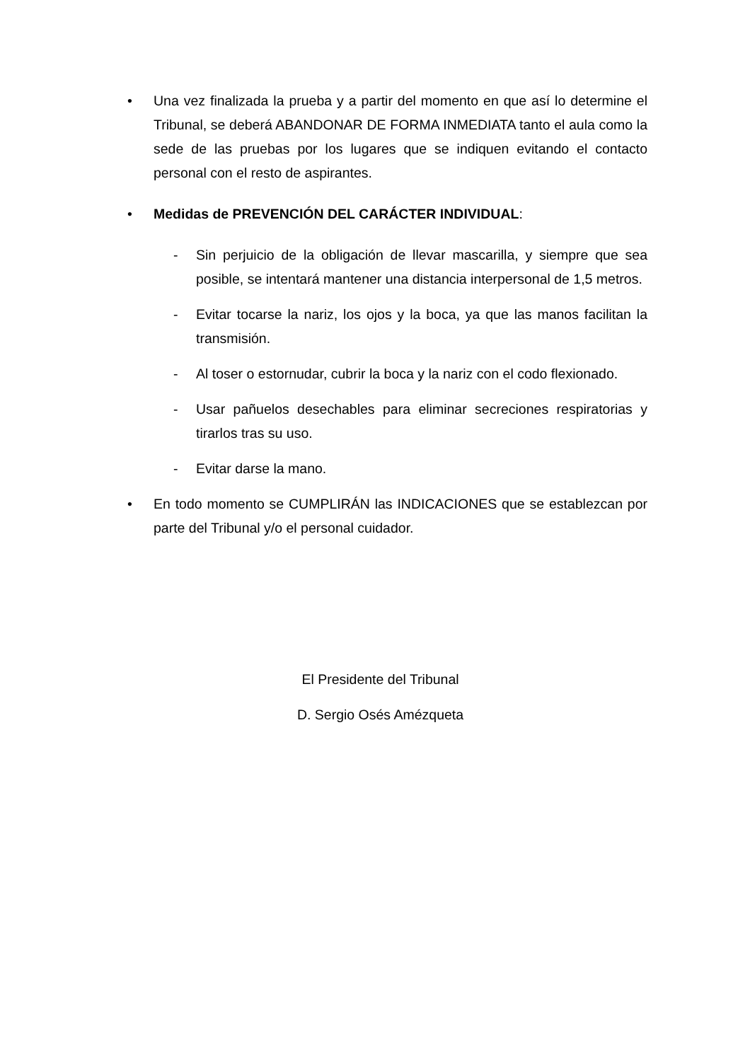• Una vez finalizada la prueba y a partir del momento en que así lo determine el Tribunal, se deberá ABANDONAR DE FORMA INMEDIATA tanto el aula como la sede de las pruebas por los lugares que se indiquen evitando el contacto personal con el resto de aspirantes.
• Medidas de PREVENCIÓN DEL CARÁCTER INDIVIDUAL:
- Sin perjuicio de la obligación de llevar mascarilla, y siempre que sea posible, se intentará mantener una distancia interpersonal de 1,5 metros.
- Evitar tocarse la nariz, los ojos y la boca, ya que las manos facilitan la transmisión.
- Al toser o estornudar, cubrir la boca y la nariz con el codo flexionado.
- Usar pañuelos desechables para eliminar secreciones respiratorias y tirarlos tras su uso.
- Evitar darse la mano.
• En todo momento se CUMPLIRÁN las INDICACIONES que se establezcan por parte del Tribunal y/o el personal cuidador.
El Presidente del Tribunal
D. Sergio Osés Amézqueta